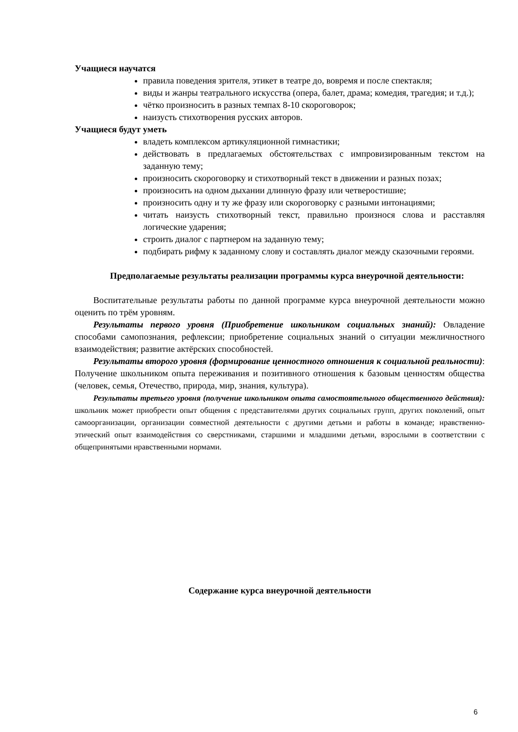Учащиеся научатся
правила поведения зрителя, этикет в театре до, вовремя и после спектакля;
виды и жанры театрального искусства (опера, балет, драма; комедия, трагедия; и т.д.);
чётко произносить в разных темпах 8-10 скороговорок;
наизусть стихотворения русских авторов.
Учащиеся будут уметь
владеть комплексом артикуляционной гимнастики;
действовать в предлагаемых обстоятельствах с импровизированным текстом на заданную тему;
произносить скороговорку и стихотворный текст в движении и разных позах;
произносить на одном дыхании длинную фразу или четверостишие;
произносить одну и ту же фразу или скороговорку с разными интонациями;
читать наизусть стихотворный текст, правильно произнося слова и расставляя логические ударения;
строить диалог с партнером на заданную тему;
подбирать рифму к заданному слову и составлять диалог между сказочными героями.
Предполагаемые результаты реализации программы курса внеурочной деятельности:
Воспитательные результаты работы по данной программе курса внеурочной деятельности можно оценить по трём уровням.
Результаты первого уровня (Приобретение школьником социальных знаний): Овладение способами самопознания, рефлексии; приобретение социальных знаний о ситуации межличностного взаимодействия; развитие актёрских способностей.
Результаты второго уровня (формирование ценностного отношения к социальной реальности): Получение школьником опыта переживания и позитивного отношения к базовым ценностям общества (человек, семья, Отечество, природа, мир, знания, культура).
Результаты третьего уровня (получение школьником опыта самостоятельного общественного действия): школьник может приобрести опыт общения с представителями других социальных групп, других поколений, опыт самоорганизации, организации совместной деятельности с другими детьми и работы в команде; нравственно-этический опыт взаимодействия со сверстниками, старшими и младшими детьми, взрослыми в соответствии с общепринятыми нравственными нормами.
Содержание курса внеурочной деятельности
6